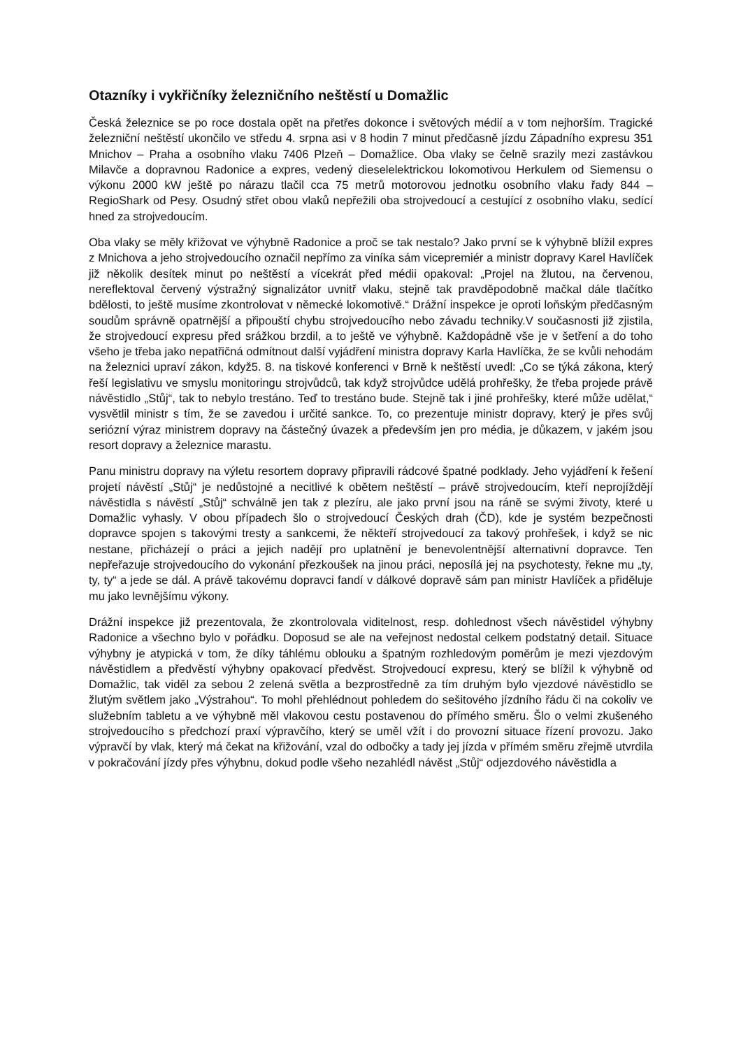Otazníky i vykřičníky železničního neštěstí u Domažlic
Česká železnice se po roce dostala opět na přetřes dokonce i světových médií a v tom nejhorším. Tragické železniční neštěstí ukončilo ve středu 4. srpna asi v 8 hodin 7 minut předčasně jízdu Západního expresu 351 Mnichov – Praha a osobního vlaku 7406 Plzeň – Domažlice. Oba vlaky se čelně srazily mezi zastávkou Milavče a dopravnou Radonice a expres, vedený dieselelektrickou lokomotivou Herkulem od Siemensu o výkonu 2000 kW ještě po nárazu tlačil cca 75 metrů motorovou jednotku osobního vlaku řady 844 – RegioShark od Pesy. Osudný střet obou vlaků nepřežili oba strojvedoucí a cestující z osobního vlaku, sedící hned za strojvedoucím.
Oba vlaky se měly křižovat ve výhybně Radonice a proč se tak nestalo? Jako první se k výhybně blížil expres z Mnichova a jeho strojvedoucího označil nepřímo za viníka sám vicepremiér a ministr dopravy Karel Havlíček již několik desítek minut po neštěstí a vícekrát před médii opakoval: „Projel na žlutou, na červenou, nereflektoval červený výstražný signalizátor uvnitř vlaku, stejně tak pravděpodobně mačkal dále tlačítko bdělosti, to ještě musíme zkontrolovat v německé lokomotivě.“ Drážní inspekce je oproti loňským předčasným soudům správně opatrnější a připouští chybu strojvedoucího nebo závadu techniky.V současnosti již zjistila, že strojvedoucí expresu před srážkou brzdil, a to ještě ve výhybně. Každopádně vše je v šetření a do toho všeho je třeba jako nepatřičná odmítnout další vyjádření ministra dopravy Karla Havlíčka, že se kvůli nehodám na železnici upraví zákon, když5. 8. na tiskové konferenci v Brně k neštěstí uvedl: „Co se týká zákona, který řeší legislativu ve smyslu monitoringu strojvůdců, tak když strojvůdce udělá prohřešky, že třeba projede právě návěstidlo „Stůj“, tak to nebylo trestáno. Teď to trestáno bude. Stejně tak i jiné prohřešky, které může udělat,“ vysvětlil ministr s tím, že se zavedou i určité sankce. To, co prezentuje ministr dopravy, který je přes svůj seriózní výraz ministrem dopravy na částečný úvazek a především jen pro média, je důkazem, v jakém jsou resort dopravy a železnice marastu.
Panu ministru dopravy na výletu resortem dopravy připravili rádcové špatné podklady. Jeho vyjádření k řešení projetí návěstí „Stůj“ je nedůstojné a necitlivé k obětem neštěstí – právě strojvedoucím, kteří neprojíždějí návěstidla s návěstí „Stůj“ schválně jen tak z plezíru, ale jako první jsou na ráně se svými životy, které u Domažlic vyhasly. V obou případech šlo o strojvedoucí Českých drah (ČD), kde je systém bezpečnosti dopravce spojen s takovými tresty a sankcemi, že někteří strojvedoucí za takový prohřešek, i když se nic nestane, přicházejí o práci a jejich nadějí pro uplatnění je benevolentnější alternativní dopravce. Ten nepřeřazuje strojvedoucího do vykonání přezkoušek na jinou práci, neposílá jej na psychotesty, řekne mu „ty, ty, ty“ a jede se dál. A právě takovému dopravci fandí v dálkové dopravě sám pan ministr Havlíček a přiděluje mu jako levnějšímu výkony.
Drážní inspekce již prezentovala, že zkontrolovala viditelnost, resp. dohlednost všech návěstidel výhybny Radonice a všechno bylo v pořádku. Doposud se ale na veřejnost nedostal celkem podstatný detail. Situace výhybny je atypická v tom, že díky táhlému oblouku a špatným rozhledovým poměrům je mezi vjezdovým návěstidlem a předvěstí výhybny opakovací předvěst. Strojvedoucí expresu, který se blížil k výhybně od Domažlic, tak viděl za sebou 2 zelená světla a bezprostředně za tím druhým bylo vjezdové návěstidlo se žlutým světlem jako „Výstrahou“. To mohl přehlédnout pohledem do sešitového jízdního řádu či na cokoliv ve služebním tabletu a ve výhybně měl vlakovou cestu postavenou do přímého směru. Šlo o velmi zkušeného strojvedoucího s předchozí praxí výpravčího, který se uměl vžít i do provozní situace řízení provozu. Jako výpravčí by vlak, který má čekat na křižování, vzal do odbočky a tady jej jízda v přímém směru zřejmě utvrdila v pokračování jízdy přes výhybnu, dokud podle všeho nezahlédl návěst „Stůj“ odjezdového návěstidla a